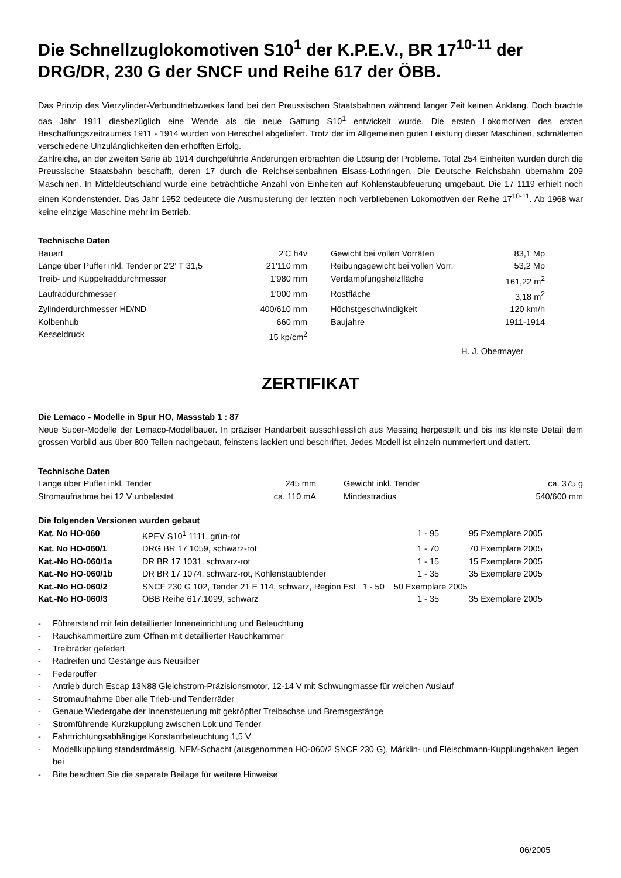Die Schnellzuglokomotiven S10<sup>1</sup> der K.P.E.V., BR 17<sup>10-11</sup> der DRG/DR, 230 G der SNCF und Reihe 617 der ÖBB.
Das Prinzip des Vierzylinder-Verbundtriebwerkes fand bei den Preussischen Staatsbahnen während langer Zeit keinen Anklang. Doch brachte das Jahr 1911 diesbezüglich eine Wende als die neue Gattung S10<sup>1</sup> entwickelt wurde. Die ersten Lokomotiven des ersten Beschaffungszeitraumes 1911 - 1914 wurden von Henschel abgeliefert. Trotz der im Allgemeinen guten Leistung dieser Maschinen, schmälerten verschiedene Unzulänglichkeiten den erhofften Erfolg.
Zahlreiche, an der zweiten Serie ab 1914 durchgeführte Änderungen erbrachten die Lösung der Probleme. Total 254 Einheiten wurden durch die Preussische Staatsbahn beschafft, deren 17 durch die Reichseisenbahnen Elsass-Lothringen. Die Deutsche Reichsbahn übernahm 209 Maschinen. In Mitteldeutschland wurde eine beträchtliche Anzahl von Einheiten auf Kohlenstaubfeuerung umgebaut. Die 17 1119 erhielt noch einen Kondenstender. Das Jahr 1952 bedeutete die Ausmusterung der letzten noch verbliebenen Lokomotiven der Reihe 17<sup>10-11</sup>. Ab 1968 war keine einzige Maschine mehr im Betrieb.
Technische Daten
| Bauart | 2'C h4v | | Gewicht bei vollen Vorräten | 83,1 Mp |
| Länge über Puffer inkl. Tender pr 2'2' T 31,5 | 21'110 mm | | Reibungsgewicht bei vollen Vorr. | 53,2 Mp |
| Treib- und Kuppelraddurchmesser | 1'980 mm | | Verdampfungsheizfläche | 161,22 m<sup>2</sup> |
| Laufraddurchmesser | 1'000 mm | | Rostfläche | 3,18 m<sup>2</sup> |
| Zylinderdurchmesser HD/ND | 400/610 mm | | Höchstgeschwindigkeit | 120 km/h |
| Kolbenhub | 660 mm | | Baujahre | 1911-1914 |
| Kesseldruck | 15 kp/cm<sup>2</sup> | | | |
H. J. Obermayer
ZERTIFIKAT
Die Lemaco - Modelle in Spur HO, Massstab 1 : 87
Neue Super-Modelle der Lemaco-Modellbauer. In präziser Handarbeit ausschliesslich aus Messing hergestellt und bis ins kleinste Detail dem grossen Vorbild aus über 800 Teilen nachgebaut, feinstens lackiert und beschriftet. Jedes Modell ist einzeln nummeriert und datiert.
Technische Daten
| Länge über Puffer inkl. Tender | 245 mm | | Gewicht inkl. Tender | ca. 375 g |
| Stromaufnahme bei 12 V unbelastet | ca. 110 mA | | Mindestradius | 540/600 mm |
Die folgenden Versionen wurden gebaut
| Kat. No HO-060 | KPEV S10<sup>1</sup> 1111, grün-rot | 1 - 95 | 95 Exemplare 2005 |
| Kat. No HO-060/1 | DRG BR 17 1059, schwarz-rot | 1 - 70 | 70 Exemplare 2005 |
| Kat.-No HO-060/1a | DR BR 17 1031, schwarz-rot | 1 - 15 | 15 Exemplare 2005 |
| Kat.-No HO-060/1b | DR BR 17 1074, schwarz-rot, Kohlenstaubtender | 1 - 35 | 35 Exemplare 2005 |
| Kat.-No HO-060/2 | SNCF 230 G 102, Tender 21 E 114, schwarz, Region Est 1 - 50 50 Exemplare 2005 | | |
| Kat.-No HO-060/3 | ÖBB Reihe 617.1099, schwarz | 1 - 35 | 35 Exemplare 2005 |
- Führerstand mit fein detaillierter Inneneinrichtung und Beleuchtung
- Rauchkammertüre zum Öffnen mit detaillierter Rauchkammer
- Treibräder gefedert
- Radreifen und Gestänge aus Neusilber
- Federpuffer
- Antrieb durch Escap 13N88 Gleichstrom-Präzisionsmotor, 12-14 V mit Schwungmasse für weichen Auslauf
- Stromaufnahme über alle Trieb-und Tenderräder
- Genaue Wiedergabe der Innensteuerung mit gekröpfter Treibachse und Bremsgestänge
- Stromführende Kurzkupplung zwischen Lok und Tender
- Fahrtrichtungsabhängige Konstantbeleuchtung 1,5 V
- Modellkupplung standardmässig, NEM-Schacht (ausgenommen HO-060/2 SNCF 230 G), Märklin- und Fleischmann-Kupplungshaken liegen bei
- Bite beachten Sie die separate Beilage für weitere Hinweise
06/2005